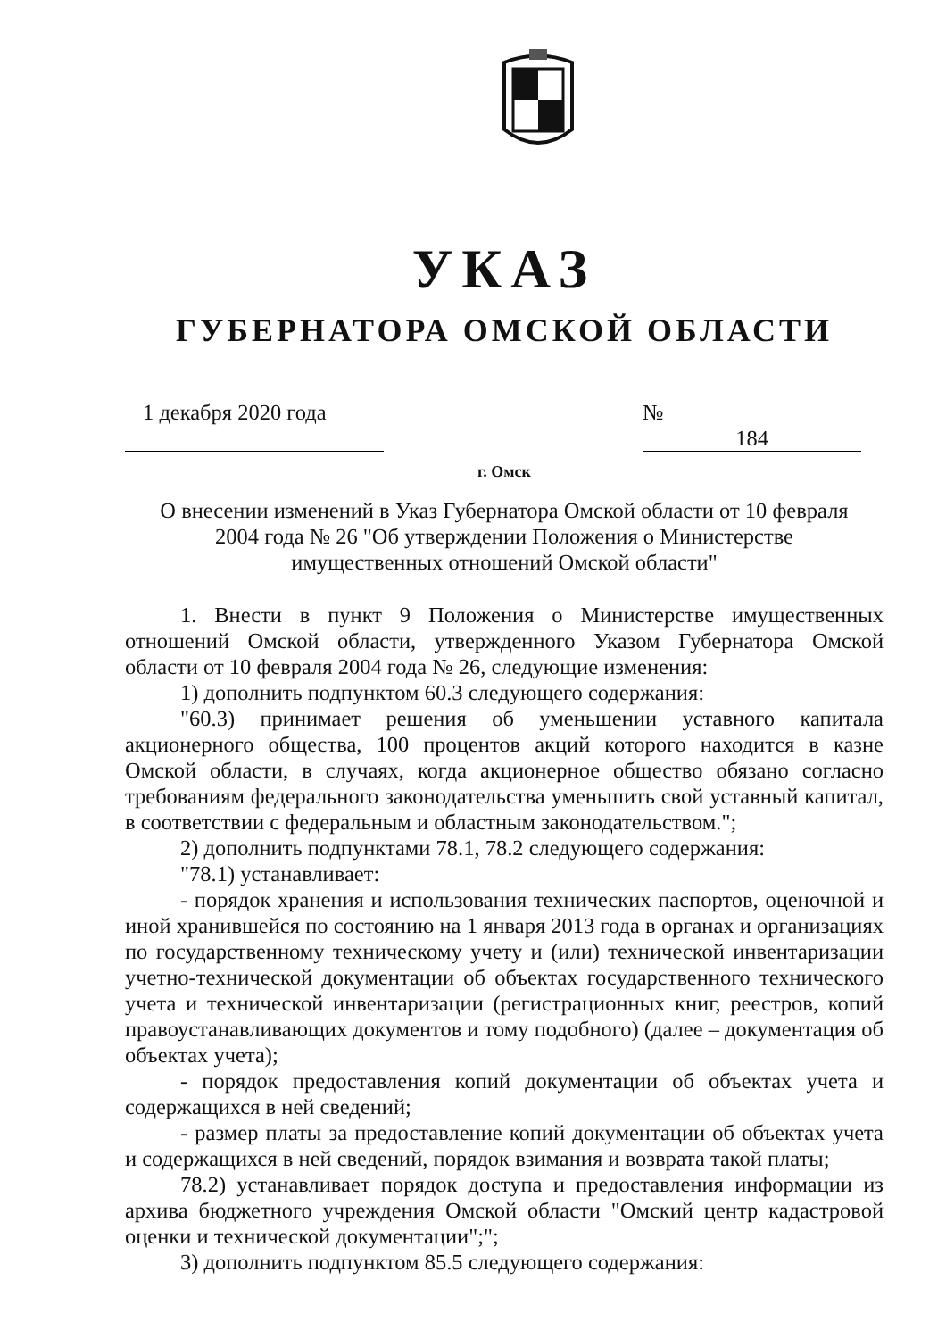УКАЗ
ГУБЕРНАТОРА ОМСКОЙ ОБЛАСТИ
1 декабря 2020 года
№ 184
г. Омск
О внесении изменений в Указ Губернатора Омской области от 10 февраля
2004 года № 26 "Об утверждении Положения о Министерстве
имущественных отношений Омской области"
1. Внести в пункт 9 Положения о Министерстве имущественных отношений Омской области, утвержденного Указом Губернатора Омской области от 10 февраля 2004 года № 26, следующие изменения:
1) дополнить подпунктом 60.3 следующего содержания:
"60.3) принимает решения об уменьшении уставного капитала акционерного общества, 100 процентов акций которого находится в казне Омской области, в случаях, когда акционерное общество обязано согласно требованиям федерального законодательства уменьшить свой уставный капитал, в соответствии с федеральным и областным законодательством.";
2) дополнить подпунктами 78.1, 78.2 следующего содержания:
"78.1) устанавливает:
- порядок хранения и использования технических паспортов, оценочной и иной хранившейся по состоянию на 1 января 2013 года в органах и организациях по государственному техническому учету и (или) технической инвентаризации учетно-технической документации об объектах государственного технического учета и технической инвентаризации (регистрационных книг, реестров, копий правоустанавливающих документов и тому подобного) (далее – документация об объектах учета);
- порядок предоставления копий документации об объектах учета и содержащихся в ней сведений;
- размер платы за предоставление копий документации об объектах учета и содержащихся в ней сведений, порядок взимания и возврата такой платы;
78.2) устанавливает порядок доступа и предоставления информации из архива бюджетного учреждения Омской области "Омский центр кадастровой оценки и технической документации";";
3) дополнить подпунктом 85.5 следующего содержания: